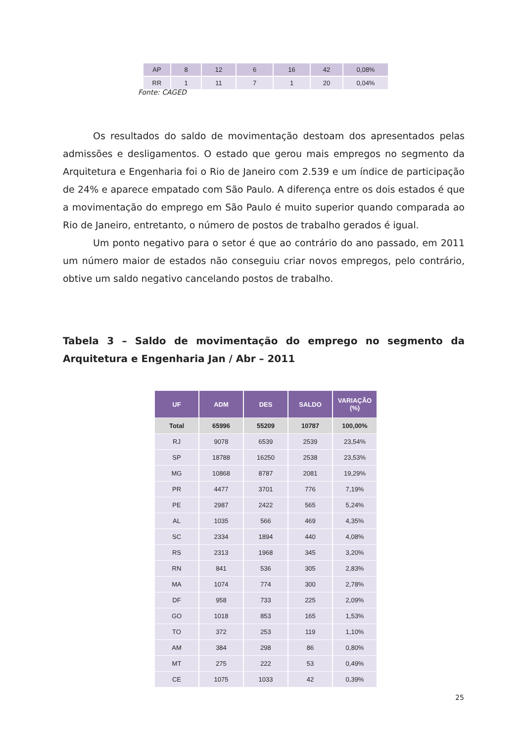| AP | 8 | 12 | 6 | 16 | 42 | 0,08% |
| RR | 1 | 11 | 7 | 1 | 20 | 0,04% |
Fonte: CAGED
Os resultados do saldo de movimentação destoam dos apresentados pelas admissões e desligamentos. O estado que gerou mais empregos no segmento da Arquitetura e Engenharia foi o Rio de Janeiro com 2.539 e um índice de participação de 24% e aparece empatado com São Paulo. A diferença entre os dois estados é que a movimentação do emprego em São Paulo é muito superior quando comparada ao Rio de Janeiro, entretanto, o número de postos de trabalho gerados é igual.
Um ponto negativo para o setor é que ao contrário do ano passado, em 2011 um número maior de estados não conseguiu criar novos empregos, pelo contrário, obtive um saldo negativo cancelando postos de trabalho.
Tabela 3 – Saldo de movimentação do emprego no segmento da Arquitetura e Engenharia Jan / Abr – 2011
| UF | ADM | DES | SALDO | VARIAÇÃO (%) |
| --- | --- | --- | --- | --- |
| Total | 65996 | 55209 | 10787 | 100,00% |
| RJ | 9078 | 6539 | 2539 | 23,54% |
| SP | 18788 | 16250 | 2538 | 23,53% |
| MG | 10868 | 8787 | 2081 | 19,29% |
| PR | 4477 | 3701 | 776 | 7,19% |
| PE | 2987 | 2422 | 565 | 5,24% |
| AL | 1035 | 566 | 469 | 4,35% |
| SC | 2334 | 1894 | 440 | 4,08% |
| RS | 2313 | 1968 | 345 | 3,20% |
| RN | 841 | 536 | 305 | 2,83% |
| MA | 1074 | 774 | 300 | 2,78% |
| DF | 958 | 733 | 225 | 2,09% |
| GO | 1018 | 853 | 165 | 1,53% |
| TO | 372 | 253 | 119 | 1,10% |
| AM | 384 | 298 | 86 | 0,80% |
| MT | 275 | 222 | 53 | 0,49% |
| CE | 1075 | 1033 | 42 | 0,39% |
25